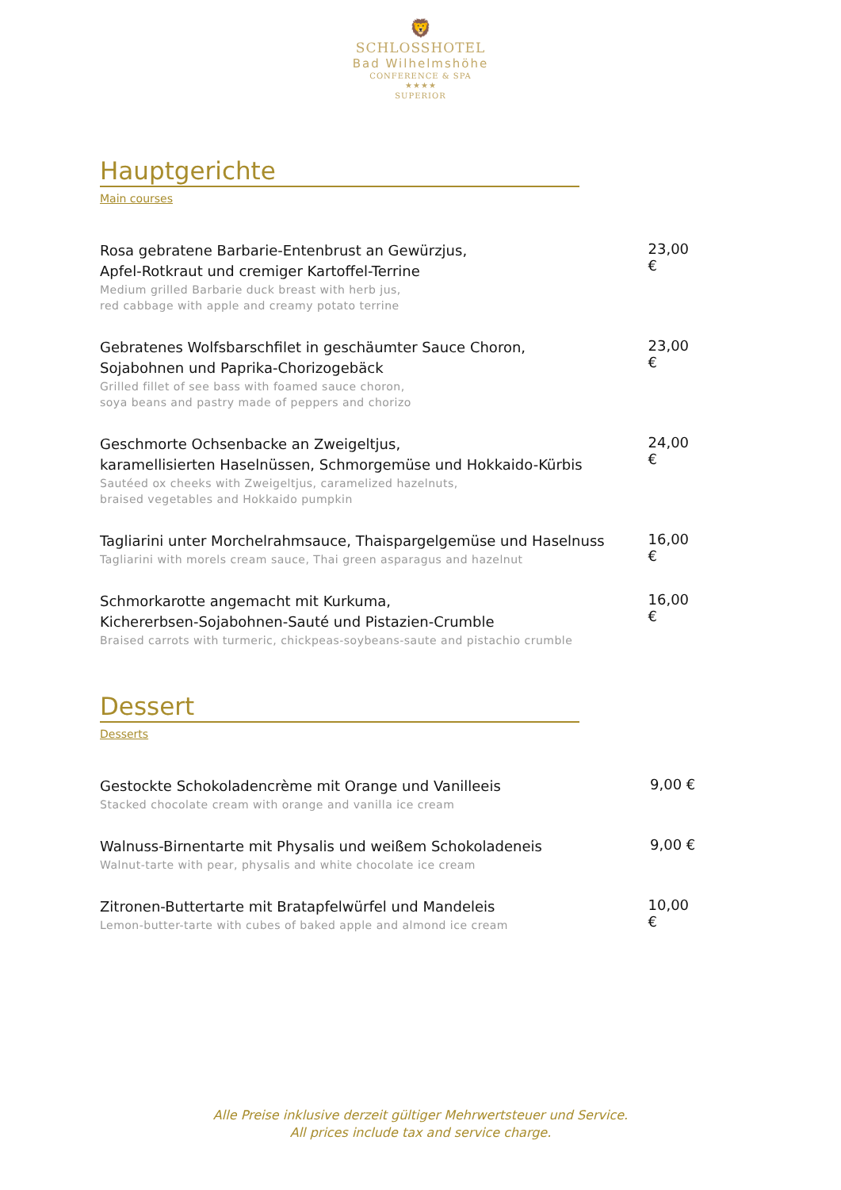🦁
SCHLOSSHOTEL
Bad Wilhelmshöhe
CONFERENCE & SPA
★★★★
SUPERIOR
Hauptgerichte
Main courses
Rosa gebratene Barbarie-Entenbrust an Gewürzjus,
Apfel-Rotkraut und cremiger Kartoffel-Terrine
Medium grilled Barbarie duck breast with herb jus,
red cabbage with apple and creamy potato terrine
23,00 €
Gebratenes Wolfsbarschfilet in geschäumter Sauce Choron,
Sojabohnen und Paprika-Chorizogebäck
Grilled fillet of see bass with foamed sauce choron,
soya beans and pastry made of peppers and chorizo
23,00 €
Geschmorte Ochsenbacke an Zweigeltjus,
karamellisierten Haselnüssen, Schmorgemüse und Hokkaido-Kürbis
Sautéed ox cheeks with Zweigeltjus, caramelized hazelnuts,
braised vegetables and Hokkaido pumpkin
24,00 €
Tagliarini unter Morchelrahmsauce, Thaispargelgemüse und Haselnuss
Tagliarini with morels cream sauce, Thai green asparagus and hazelnut
16,00 €
Schmorkarotte angemacht mit Kurkuma,
Kichererbsen-Sojabohnen-Sauté und Pistazien-Crumble
Braised carrots with turmeric, chickpeas-soybeans-saute and pistachio crumble
16,00 €
Dessert
Desserts
Gestockte Schokoladencrème mit Orange und Vanilleeis
Stacked chocolate cream with orange and vanilla ice cream
9,00 €
Walnuss-Birnentarte mit Physalis und weißem Schokoladeneis
Walnut-tarte with pear, physalis and white chocolate ice cream
9,00 €
Zitronen-Buttertarte mit Bratapfelwürfel und Mandeleis
Lemon-butter-tarte with cubes of baked apple and almond ice cream
10,00 €
Alle Preise inklusive derzeit gültiger Mehrwertsteuer und Service.
All prices include tax and service charge.